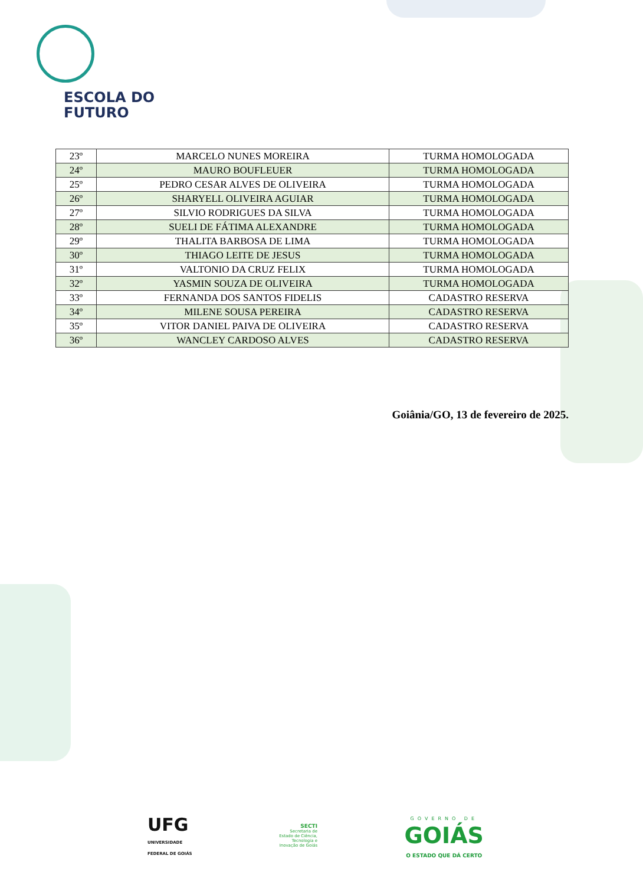ESCOLA DO
FUTURO
| 23º | MARCELO NUNES MOREIRA | TURMA HOMOLOGADA |
| 24º | MAURO BOUFLEUER | TURMA HOMOLOGADA |
| 25º | PEDRO CESAR ALVES DE OLIVEIRA | TURMA HOMOLOGADA |
| 26º | SHARYELL OLIVEIRA AGUIAR | TURMA HOMOLOGADA |
| 27º | SILVIO RODRIGUES DA SILVA | TURMA HOMOLOGADA |
| 28º | SUELI DE FÁTIMA ALEXANDRE | TURMA HOMOLOGADA |
| 29º | THALITA BARBOSA DE LIMA | TURMA HOMOLOGADA |
| 30º | THIAGO LEITE DE JESUS | TURMA HOMOLOGADA |
| 31º | VALTONIO DA CRUZ FELIX | TURMA HOMOLOGADA |
| 32º | YASMIN SOUZA DE OLIVEIRA | TURMA HOMOLOGADA |
| 33º | FERNANDA DOS SANTOS FIDELIS | CADASTRO RESERVA |
| 34º | MILENE SOUSA PEREIRA | CADASTRO RESERVA |
| 35º | VITOR DANIEL PAIVA DE OLIVEIRA | CADASTRO RESERVA |
| 36º | WANCLEY CARDOSO ALVES | CADASTRO RESERVA |
Goiânia/GO, 13 de fevereiro de 2025.
UFG
UNIVERSIDADE
FEDERAL DE GOIÁS
SECTI
Secretaria de
Estado de Ciência,
Tecnologia e
Inovação de Goiás
GOVERNO DE
GOIÁS
O ESTADO QUE DÁ CERTO